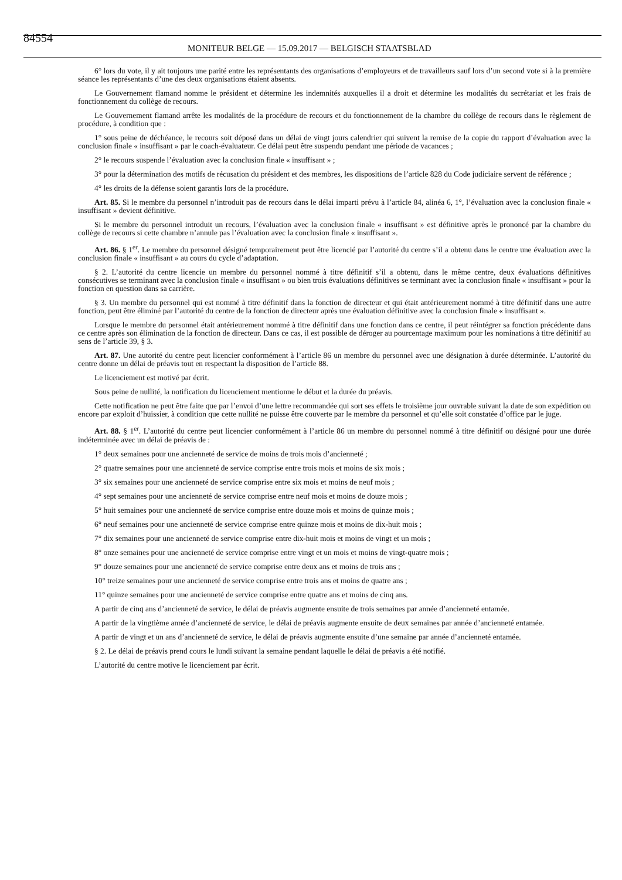84554 MONITEUR BELGE — 15.09.2017 — BELGISCH STAATSBLAD
6° lors du vote, il y ait toujours une parité entre les représentants des organisations d’employeurs et de travailleurs sauf lors d’un second vote si à la première séance les représentants d’une des deux organisations étaient absents.
Le Gouvernement flamand nomme le président et détermine les indemnités auxquelles il a droit et détermine les modalités du secrétariat et les frais de fonctionnement du collège de recours.
Le Gouvernement flamand arrête les modalités de la procédure de recours et du fonctionnement de la chambre du collège de recours dans le règlement de procédure, à condition que :
1° sous peine de déchéance, le recours soit déposé dans un délai de vingt jours calendrier qui suivent la remise de la copie du rapport d’évaluation avec la conclusion finale « insuffisant » par le coach-évaluateur. Ce délai peut être suspendu pendant une période de vacances ;
2° le recours suspende l’évaluation avec la conclusion finale « insuffisant » ;
3° pour la détermination des motifs de récusation du président et des membres, les dispositions de l’article 828 du Code judiciaire servent de référence ;
4° les droits de la défense soient garantis lors de la procédure.
Art. 85. Si le membre du personnel n’introduit pas de recours dans le délai imparti prévu à l’article 84, alinéa 6, 1°, l’évaluation avec la conclusion finale « insuffisant » devient définitive.
Si le membre du personnel introduit un recours, l’évaluation avec la conclusion finale « insuffisant » est définitive après le prononcé par la chambre du collège de recours si cette chambre n’annule pas l’évaluation avec la conclusion finale « insuffisant ».
Art. 86. § 1<sup>er</sup>. Le membre du personnel désigné temporairement peut être licencié par l’autorité du centre s’il a obtenu dans le centre une évaluation avec la conclusion finale « insuffisant » au cours du cycle d’adaptation.
§ 2. L’autorité du centre licencie un membre du personnel nommé à titre définitif s’il a obtenu, dans le même centre, deux évaluations définitives consécutives se terminant avec la conclusion finale « insuffisant » ou bien trois évaluations définitives se terminant avec la conclusion finale « insuffisant » pour la fonction en question dans sa carrière.
§ 3. Un membre du personnel qui est nommé à titre définitif dans la fonction de directeur et qui était antérieurement nommé à titre définitif dans une autre fonction, peut être éliminé par l’autorité du centre de la fonction de directeur après une évaluation définitive avec la conclusion finale « insuffisant ».
Lorsque le membre du personnel était antérieurement nommé à titre définitif dans une fonction dans ce centre, il peut réintégrer sa fonction précédente dans ce centre après son élimination de la fonction de directeur. Dans ce cas, il est possible de déroger au pourcentage maximum pour les nominations à titre définitif au sens de l’article 39, § 3.
Art. 87. Une autorité du centre peut licencier conformément à l’article 86 un membre du personnel avec une désignation à durée déterminée. L’autorité du centre donne un délai de préavis tout en respectant la disposition de l’article 88.
Le licenciement est motivé par écrit.
Sous peine de nullité, la notification du licenciement mentionne le début et la durée du préavis.
Cette notification ne peut être faite que par l’envoi d’une lettre recommandée qui sort ses effets le troisième jour ouvrable suivant la date de son expédition ou encore par exploit d’huissier, à condition que cette nullité ne puisse être couverte par le membre du personnel et qu’elle soit constatée d’office par le juge.
Art. 88. § 1<sup>er</sup>. L’autorité du centre peut licencier conformément à l’article 86 un membre du personnel nommé à titre définitif ou désigné pour une durée indéterminée avec un délai de préavis de :
1° deux semaines pour une ancienneté de service de moins de trois mois d’ancienneté ;
2° quatre semaines pour une ancienneté de service comprise entre trois mois et moins de six mois ;
3° six semaines pour une ancienneté de service comprise entre six mois et moins de neuf mois ;
4° sept semaines pour une ancienneté de service comprise entre neuf mois et moins de douze mois ;
5° huit semaines pour une ancienneté de service comprise entre douze mois et moins de quinze mois ;
6° neuf semaines pour une ancienneté de service comprise entre quinze mois et moins de dix-huit mois ;
7° dix semaines pour une ancienneté de service comprise entre dix-huit mois et moins de vingt et un mois ;
8° onze semaines pour une ancienneté de service comprise entre vingt et un mois et moins de vingt-quatre mois ;
9° douze semaines pour une ancienneté de service comprise entre deux ans et moins de trois ans ;
10° treize semaines pour une ancienneté de service comprise entre trois ans et moins de quatre ans ;
11° quinze semaines pour une ancienneté de service comprise entre quatre ans et moins de cinq ans.
A partir de cinq ans d’ancienneté de service, le délai de préavis augmente ensuite de trois semaines par année d’ancienneté entamée.
A partir de la vingtième année d’ancienneté de service, le délai de préavis augmente ensuite de deux semaines par année d’ancienneté entamée.
A partir de vingt et un ans d’ancienneté de service, le délai de préavis augmente ensuite d’une semaine par année d’ancienneté entamée.
§ 2. Le délai de préavis prend cours le lundi suivant la semaine pendant laquelle le délai de préavis a été notifié.
L’autorité du centre motive le licenciement par écrit.